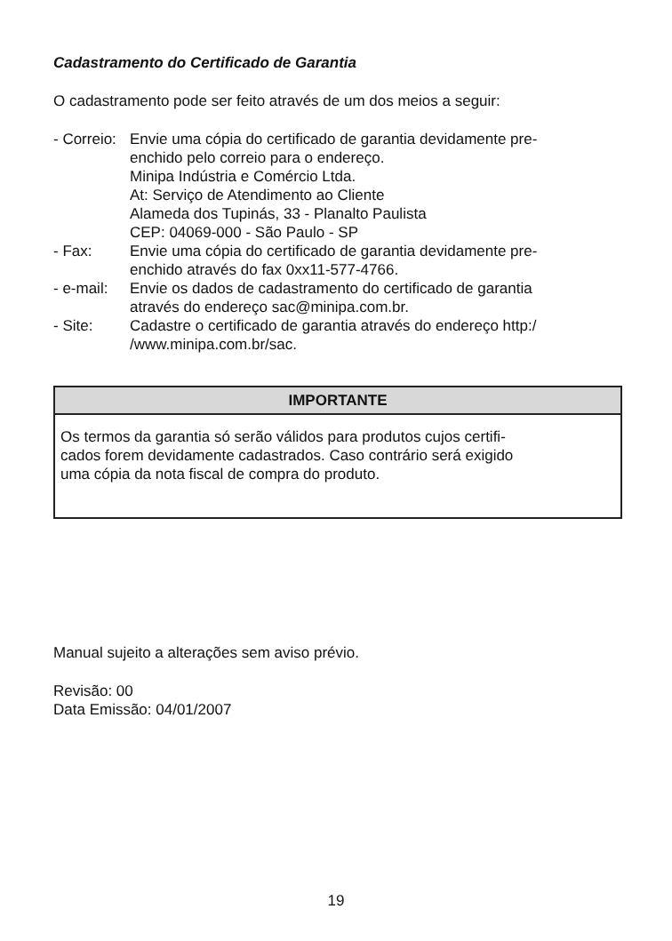Cadastramento do Certificado de Garantia
O cadastramento pode ser feito através de um dos meios a seguir:
- Correio:
Envie uma cópia do certificado de garantia devidamente pre-
enchido pelo correio para o endereço.
Minipa Indústria e Comércio Ltda.
At: Serviço de Atendimento ao Cliente
Alameda dos Tupinás, 33 - Planalto Paulista
CEP: 04069-000 - São Paulo - SP
- Fax: Envie uma cópia do certificado de garantia devidamente pre-
enchido através do fax 0xx11-577-4766.
- e-mail:
Envie os dados de cadastramento do certificado de garantia
através do endereço sac@minipa.com.br.
- Site: Cadastre o certificado de garantia através do endereço http:/
/www.minipa.com.br/sac.
IMPORTANTE
Os termos da garantia só serão válidos para produtos cujos certifi-
cados forem devidamente cadastrados. Caso contrário será exigido
uma cópia da nota fiscal de compra do produto.
Manual sujeito a alterações sem aviso prévio.
Revisão: 00
Data Emissão: 04/01/2007
19